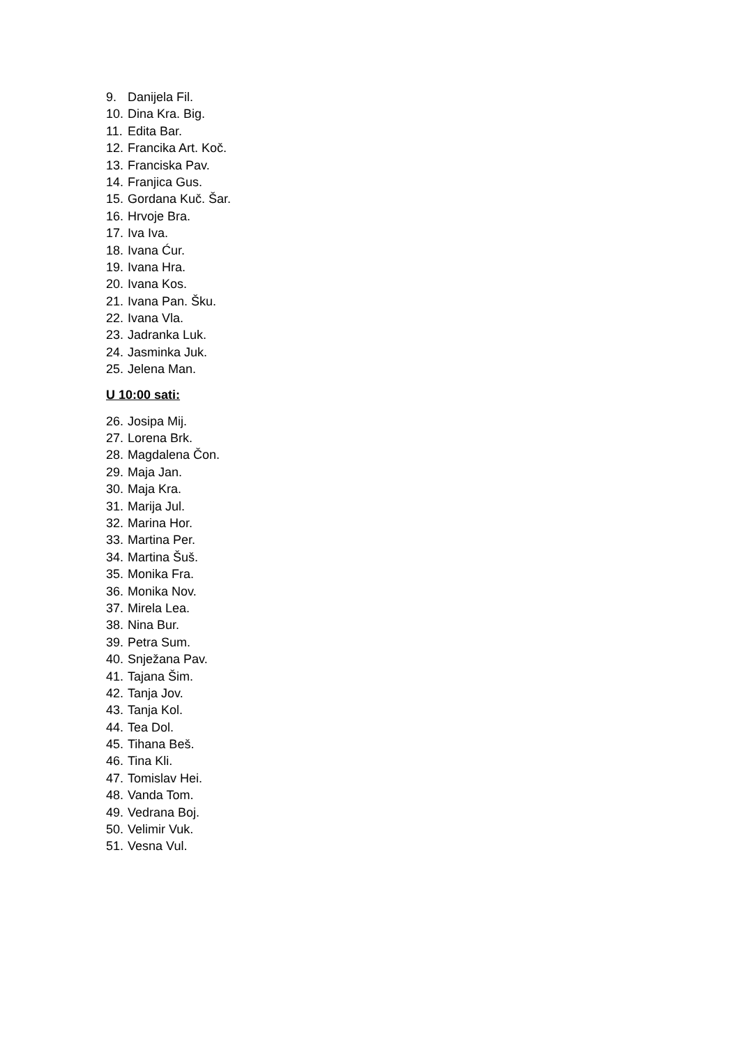9. Danijela Fil.
10. Dina Kra. Big.
11. Edita Bar.
12. Francika Art. Koč.
13. Franciska Pav.
14. Franjica Gus.
15. Gordana Kuč. Šar.
16. Hrvoje Bra.
17. Iva Iva.
18. Ivana Ćur.
19. Ivana Hra.
20. Ivana Kos.
21. Ivana Pan. Šku.
22. Ivana Vla.
23. Jadranka Luk.
24. Jasminka Juk.
25. Jelena Man.
U 10:00 sati:
26. Josipa Mij.
27. Lorena Brk.
28. Magdalena Čon.
29. Maja Jan.
30. Maja Kra.
31. Marija Jul.
32. Marina Hor.
33. Martina Per.
34. Martina Šuš.
35. Monika Fra.
36. Monika Nov.
37. Mirela Lea.
38. Nina Bur.
39. Petra Sum.
40. Snježana Pav.
41. Tajana Šim.
42. Tanja Jov.
43. Tanja Kol.
44. Tea Dol.
45. Tihana Beš.
46. Tina Kli.
47. Tomislav Hei.
48. Vanda Tom.
49. Vedrana Boj.
50. Velimir Vuk.
51. Vesna Vul.